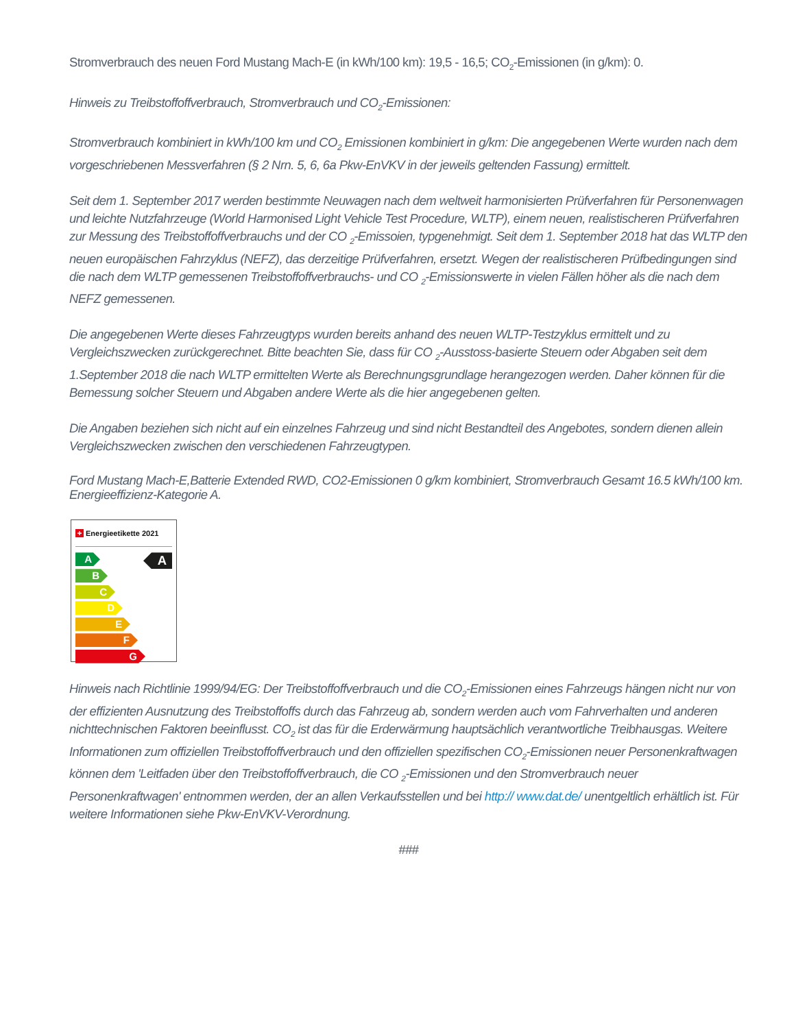Stromverbrauch des neuen Ford Mustang Mach-E (in kWh/100 km): 19,5 - 16,5; CO<sub>2</sub>-Emissionen (in g/km): 0.
Hinweis zu Treibstoffoffverbrauch, Stromverbrauch und CO<sub>2</sub>-Emissionen:
Stromverbrauch kombiniert in kWh/100 km und CO<sub>2</sub> Emissionen kombiniert in g/km: Die angegebenen Werte wurden nach dem vorgeschriebenen Messverfahren (§ 2 Nrn. 5, 6, 6a Pkw-EnVKV in der jeweils geltenden Fassung) ermittelt.
Seit dem 1. September 2017 werden bestimmte Neuwagen nach dem weltweit harmonisierten Prüfverfahren für Personenwagen und leichte Nutzfahrzeuge (World Harmonised Light Vehicle Test Procedure, WLTP), einem neuen, realistischeren Prüfverfahren zur Messung des Treibstoffoffverbrauchs und der CO <sub>2</sub>-Emissoien, typgenehmigt. Seit dem 1. September 2018 hat das WLTP den neuen europäischen Fahrzyklus (NEFZ), das derzeitige Prüfverfahren, ersetzt. Wegen der realistischeren Prüfbedingungen sind die nach dem WLTP gemessenen Treibstoffoffverbrauchs- und CO <sub>2</sub>-Emissionswerte in vielen Fällen höher als die nach dem NEFZ gemessenen.
Die angegebenen Werte dieses Fahrzeugtyps wurden bereits anhand des neuen WLTP-Testzyklus ermittelt und zu Vergleichszwecken zurückgerechnet. Bitte beachten Sie, dass für CO <sub>2</sub>-Ausstoss-basierte Steuern oder Abgaben seit dem 1.September 2018 die nach WLTP ermittelten Werte als Berechnungsgrundlage herangezogen werden. Daher können für die Bemessung solcher Steuern und Abgaben andere Werte als die hier angegebenen gelten.
Die Angaben beziehen sich nicht auf ein einzelnes Fahrzeug und sind nicht Bestandteil des Angebotes, sondern dienen allein Vergleichszwecken zwischen den verschiedenen Fahrzeugtypen.
Ford Mustang Mach-E,Batterie Extended RWD, CO2-Emissionen 0 g/km kombiniert, Stromverbrauch Gesamt 16.5 kWh/100 km. Energieeffizienz-Kategorie A.
+ Energieetikette 2021
A
A
B
C
D
E
F
G
Hinweis nach Richtlinie 1999/94/EG: Der Treibstoffoffverbrauch und die CO<sub>2</sub>-Emissionen eines Fahrzeugs hängen nicht nur von der effizienten Ausnutzung des Treibstoffoffs durch das Fahrzeug ab, sondern werden auch vom Fahrverhalten und anderen nichttechnischen Faktoren beeinflusst. CO<sub>2</sub> ist das für die Erderwärmung hauptsächlich verantwortliche Treibhausgas. Weitere Informationen zum offiziellen Treibstoffoffverbrauch und den offiziellen spezifischen CO<sub>2</sub>-Emissionen neuer Personenkraftwagen können dem 'Leitfaden über den Treibstoffoffverbrauch, die CO <sub>2</sub>-Emissionen und den Stromverbrauch neuer Personenkraftwagen' entnommen werden, der an allen Verkaufsstellen und bei http:// www.dat.de/ unentgeltlich erhältlich ist. Für weitere Informationen siehe Pkw-EnVKV-Verordnung.
###